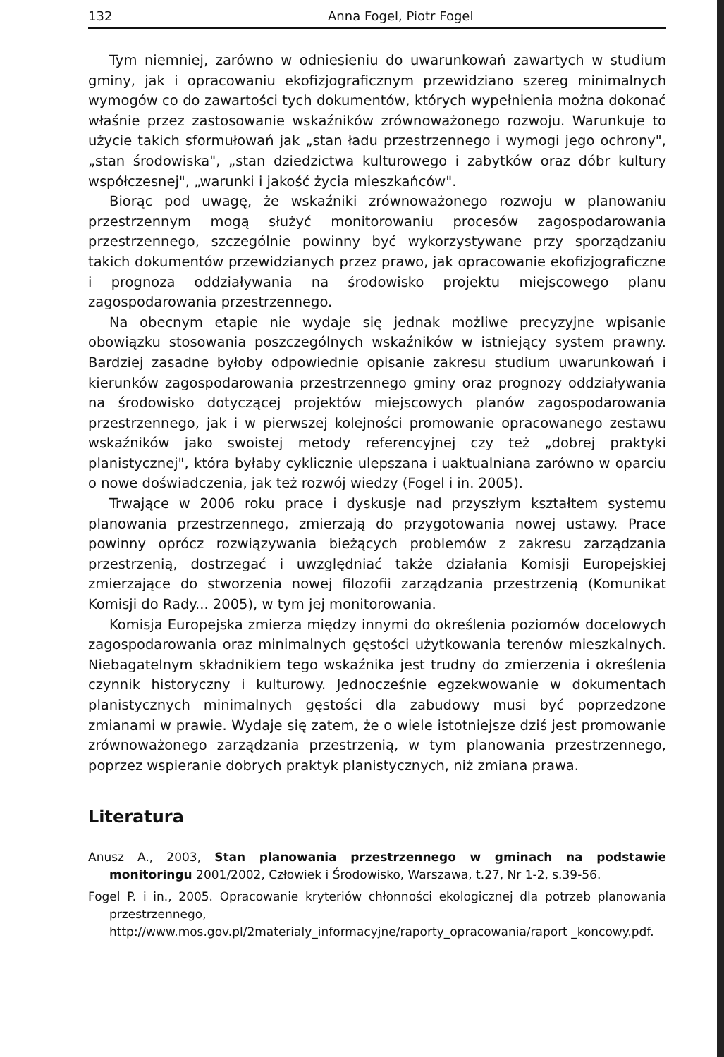132 Anna Fogel, Piotr Fogel
Tym niemniej, zarówno w odniesieniu do uwarunkowań zawartych w studium gminy, jak i opracowaniu ekofizjograficznym przewidziano szereg minimalnych wymogów co do zawartości tych dokumentów, których wypełnienia można dokonać właśnie przez zastosowanie wskaźników zrównoważonego rozwoju. Warunkuje to użycie takich sformułowań jak „stan ładu przestrzennego i wymogi jego ochrony", „stan środowiska", „stan dziedzictwa kulturowego i zabytków oraz dóbr kultury współczesnej", „warunki i jakość życia mieszkańców".
Biorąc pod uwagę, że wskaźniki zrównoważonego rozwoju w planowaniu przestrzennym mogą służyć monitorowaniu procesów zagospodarowania przestrzennego, szczególnie powinny być wykorzystywane przy sporządzaniu takich dokumentów przewidzianych przez prawo, jak opracowanie ekofizjograficzne i prognoza oddziaływania na środowisko projektu miejscowego planu zagospodarowania przestrzennego.
Na obecnym etapie nie wydaje się jednak możliwe precyzyjne wpisanie obowiązku stosowania poszczególnych wskaźników w istniejący system prawny. Bardziej zasadne byłoby odpowiednie opisanie zakresu studium uwarunkowań i kierunków zagospodarowania przestrzennego gminy oraz prognozy oddziaływania na środowisko dotyczącej projektów miejscowych planów zagospodarowania przestrzennego, jak i w pierwszej kolejności promowanie opracowanego zestawu wskaźników jako swoistej metody referencyjnej czy też „dobrej praktyki planistycznej", która byłaby cyklicznie ulepszana i uaktualniana zarówno w oparciu o nowe doświadczenia, jak też rozwój wiedzy (Fogel i in. 2005).
Trwające w 2006 roku prace i dyskusje nad przyszłym kształtem systemu planowania przestrzennego, zmierzają do przygotowania nowej ustawy. Prace powinny oprócz rozwiązywania bieżących problemów z zakresu zarządzania przestrzenią, dostrzegać i uwzględniać także działania Komisji Europejskiej zmierzające do stworzenia nowej filozofii zarządzania przestrzenią (Komunikat Komisji do Rady... 2005), w tym jej monitorowania.
Komisja Europejska zmierza między innymi do określenia poziomów docelowych zagospodarowania oraz minimalnych gęstości użytkowania terenów mieszkalnych. Niebagatelnym składnikiem tego wskaźnika jest trudny do zmierzenia i określenia czynnik historyczny i kulturowy. Jednocześnie egzekwowanie w dokumentach planistycznych minimalnych gęstości dla zabudowy musi być poprzedzone zmianami w prawie. Wydaje się zatem, że o wiele istotniejsze dziś jest promowanie zrównoważonego zarządzania przestrzenią, w tym planowania przestrzennego, poprzez wspieranie dobrych praktyk planistycznych, niż zmiana prawa.
Literatura
Anusz A., 2003, Stan planowania przestrzennego w gminach na podstawie monitoringu 2001/2002, Człowiek i Środowisko, Warszawa, t.27, Nr 1-2, s.39-56.
Fogel P. i in., 2005. Opracowanie kryteriów chłonności ekologicznej dla potrzeb planowania przestrzennego, http://www.mos.gov.pl/2materialy_informacyjne/raporty_opracowania/raport _koncowy.pdf.